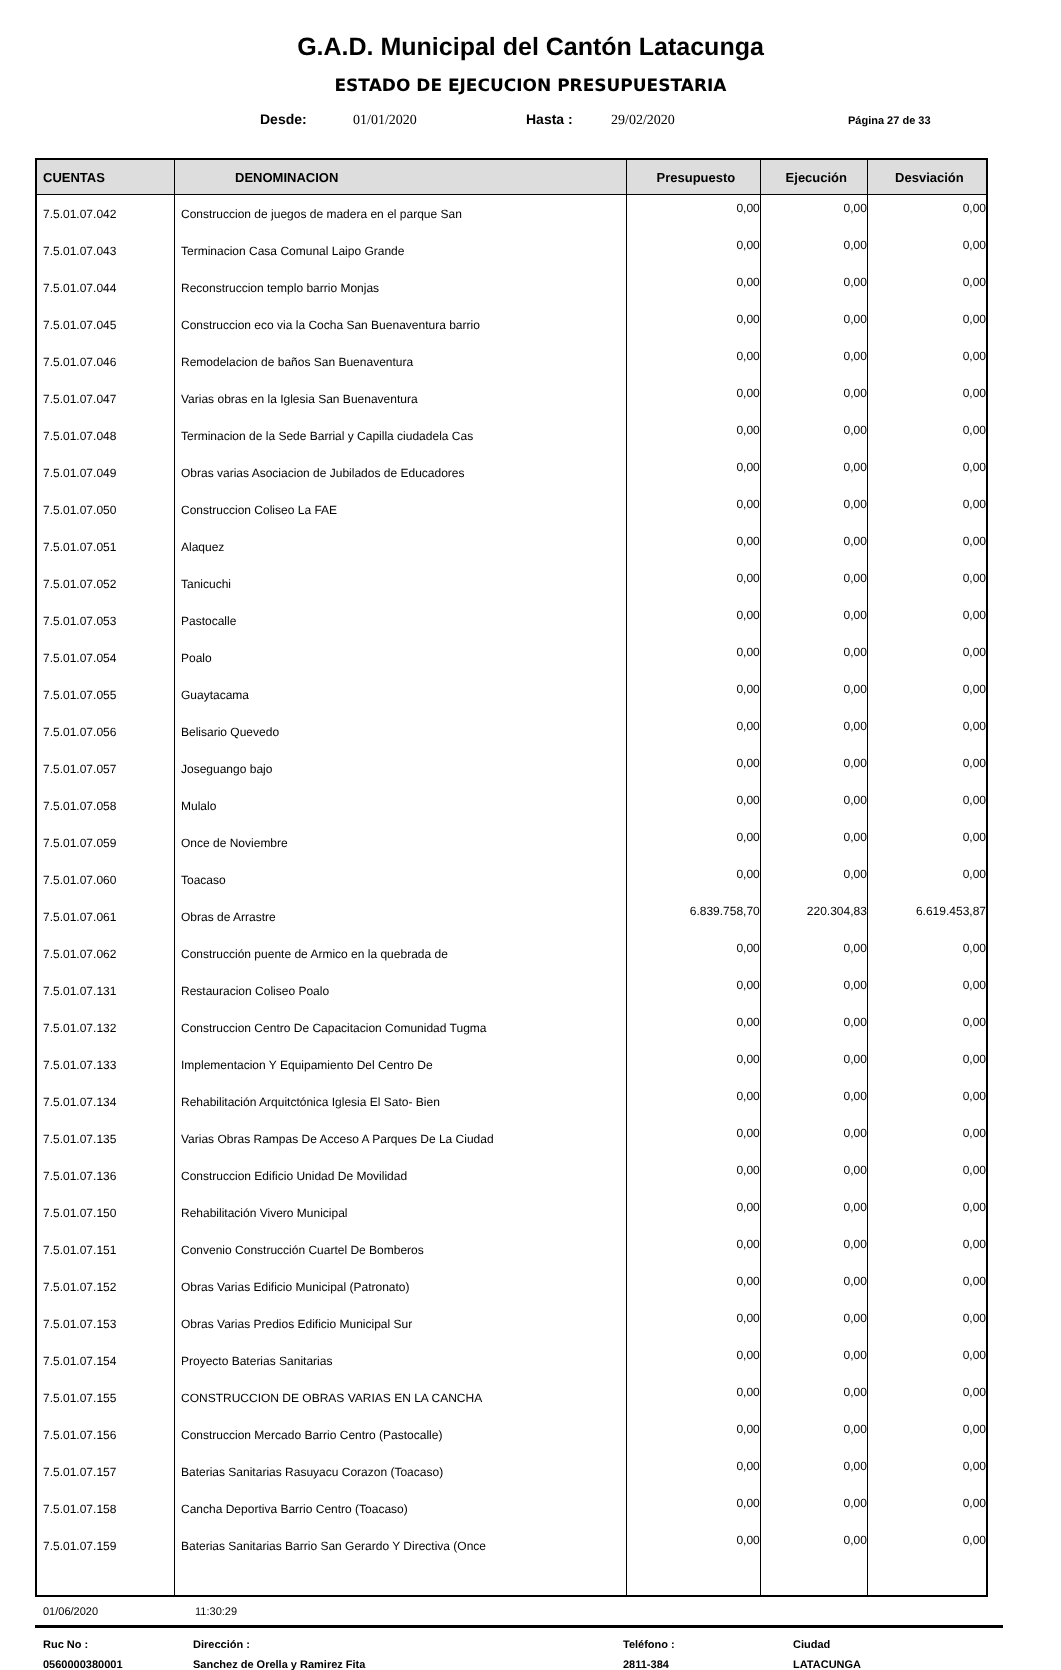G.A.D. Municipal del Cantón Latacunga
ESTADO DE EJECUCION PRESUPUESTARIA
Desde: 01/01/2020 Hasta : 29/02/2020 Página 27 de 33
| CUENTAS | DENOMINACION | Presupuesto | Ejecución | Desviación |
| --- | --- | --- | --- | --- |
| 7.5.01.07.042 | Construccion de juegos de madera en el parque San | 0,00 | 0,00 | 0,00 |
| 7.5.01.07.043 | Terminacion Casa Comunal Laipo Grande | 0,00 | 0,00 | 0,00 |
| 7.5.01.07.044 | Reconstruccion templo barrio Monjas | 0,00 | 0,00 | 0,00 |
| 7.5.01.07.045 | Construccion eco via la Cocha San Buenaventura barrio | 0,00 | 0,00 | 0,00 |
| 7.5.01.07.046 | Remodelacion de baños San Buenaventura | 0,00 | 0,00 | 0,00 |
| 7.5.01.07.047 | Varias obras en la Iglesia San Buenaventura | 0,00 | 0,00 | 0,00 |
| 7.5.01.07.048 | Terminacion de la Sede Barrial y Capilla ciudadela Cas | 0,00 | 0,00 | 0,00 |
| 7.5.01.07.049 | Obras varias Asociacion de Jubilados de Educadores | 0,00 | 0,00 | 0,00 |
| 7.5.01.07.050 | Construccion Coliseo La FAE | 0,00 | 0,00 | 0,00 |
| 7.5.01.07.051 | Alaquez | 0,00 | 0,00 | 0,00 |
| 7.5.01.07.052 | Tanicuchi | 0,00 | 0,00 | 0,00 |
| 7.5.01.07.053 | Pastocalle | 0,00 | 0,00 | 0,00 |
| 7.5.01.07.054 | Poalo | 0,00 | 0,00 | 0,00 |
| 7.5.01.07.055 | Guaytacama | 0,00 | 0,00 | 0,00 |
| 7.5.01.07.056 | Belisario Quevedo | 0,00 | 0,00 | 0,00 |
| 7.5.01.07.057 | Joseguango bajo | 0,00 | 0,00 | 0,00 |
| 7.5.01.07.058 | Mulalo | 0,00 | 0,00 | 0,00 |
| 7.5.01.07.059 | Once de Noviembre | 0,00 | 0,00 | 0,00 |
| 7.5.01.07.060 | Toacaso | 0,00 | 0,00 | 0,00 |
| 7.5.01.07.061 | Obras de Arrastre | 6.839.758,70 | 220.304,83 | 6.619.453,87 |
| 7.5.01.07.062 | Construcción puente de Armico en la quebrada de | 0,00 | 0,00 | 0,00 |
| 7.5.01.07.131 | Restauracion Coliseo Poalo | 0,00 | 0,00 | 0,00 |
| 7.5.01.07.132 | Construccion Centro De Capacitacion Comunidad Tugma | 0,00 | 0,00 | 0,00 |
| 7.5.01.07.133 | Implementacion Y Equipamiento Del Centro De | 0,00 | 0,00 | 0,00 |
| 7.5.01.07.134 | Rehabilitación Arquitctónica Iglesia El Sato- Bien | 0,00 | 0,00 | 0,00 |
| 7.5.01.07.135 | Varias Obras Rampas De Acceso A Parques De La Ciudad | 0,00 | 0,00 | 0,00 |
| 7.5.01.07.136 | Construccion Edificio Unidad De Movilidad | 0,00 | 0,00 | 0,00 |
| 7.5.01.07.150 | Rehabilitación Vivero Municipal | 0,00 | 0,00 | 0,00 |
| 7.5.01.07.151 | Convenio Construcción Cuartel De Bomberos | 0,00 | 0,00 | 0,00 |
| 7.5.01.07.152 | Obras Varias Edificio Municipal (Patronato) | 0,00 | 0,00 | 0,00 |
| 7.5.01.07.153 | Obras Varias Predios Edificio Municipal Sur | 0,00 | 0,00 | 0,00 |
| 7.5.01.07.154 | Proyecto Baterias Sanitarias | 0,00 | 0,00 | 0,00 |
| 7.5.01.07.155 | CONSTRUCCION DE OBRAS VARIAS EN LA CANCHA | 0,00 | 0,00 | 0,00 |
| 7.5.01.07.156 | Construccion Mercado Barrio Centro (Pastocalle) | 0,00 | 0,00 | 0,00 |
| 7.5.01.07.157 | Baterias Sanitarias Rasuyacu Corazon (Toacaso) | 0,00 | 0,00 | 0,00 |
| 7.5.01.07.158 | Cancha Deportiva Barrio Centro (Toacaso) | 0,00 | 0,00 | 0,00 |
| 7.5.01.07.159 | Baterias Sanitarias Barrio San Gerardo Y Directiva (Once | 0,00 | 0,00 | 0,00 |
01/06/2020 11:30:29
Ruc No : Dirección : Teléfono : Ciudad 0560000380001 Sanchez de Orella y Ramirez Fita 2811-384 LATACUNGA